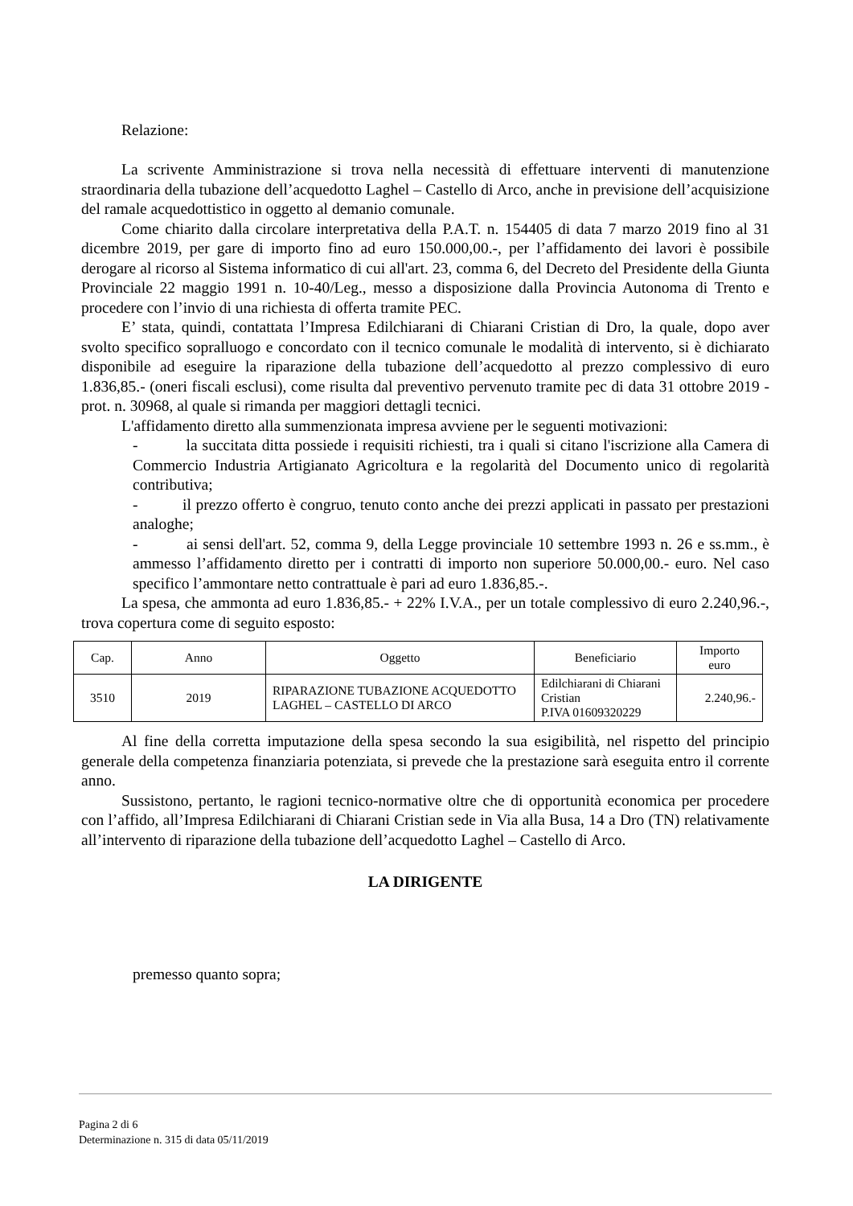Relazione:
La scrivente Amministrazione si trova nella necessità di effettuare interventi di manutenzione straordinaria della tubazione dell’acquedotto Laghel – Castello di Arco, anche in previsione dell’acquisizione del ramale acquedottistico in oggetto al demanio comunale.
Come chiarito dalla circolare interpretativa della P.A.T. n. 154405 di data 7 marzo 2019 fino al 31 dicembre 2019, per gare di importo fino ad euro 150.000,00.-, per l’affidamento dei lavori è possibile derogare al ricorso al Sistema informatico di cui all'art. 23, comma 6, del Decreto del Presidente della Giunta Provinciale 22 maggio 1991 n. 10-40/Leg., messo a disposizione dalla Provincia Autonoma di Trento e procedere con l’invio di una richiesta di offerta tramite PEC.
E’ stata, quindi, contattata l’Impresa Edilchiarani di Chiarani Cristian di Dro, la quale, dopo aver svolto specifico sopralluogo e concordato con il tecnico comunale le modalità di intervento, si è dichiarato disponibile ad eseguire la riparazione della tubazione dell’acquedotto al prezzo complessivo di euro 1.836,85.- (oneri fiscali esclusi), come risulta dal preventivo pervenuto tramite pec di data 31 ottobre 2019 - prot. n. 30968, al quale si rimanda per maggiori dettagli tecnici.
L'affidamento diretto alla summenzionata impresa avviene per le seguenti motivazioni:
- la succitata ditta possiede i requisiti richiesti, tra i quali si citano l'iscrizione alla Camera di Commercio Industria Artigianato Agricoltura e la regolarità del Documento unico di regolarità contributiva;
- il prezzo offerto è congruo, tenuto conto anche dei prezzi applicati in passato per prestazioni analoghe;
- ai sensi dell'art. 52, comma 9, della Legge provinciale 10 settembre 1993 n. 26 e ss.mm., è ammesso l’affidamento diretto per i contratti di importo non superiore 50.000,00.- euro. Nel caso specifico l’ammontare netto contrattuale è pari ad euro 1.836,85.-.
La spesa, che ammonta ad euro 1.836,85.- + 22% I.V.A., per un totale complessivo di euro 2.240,96.-, trova copertura come di seguito esposto:
| Cap. | Anno | Oggetto | Beneficiario | Importo euro |
| --- | --- | --- | --- | --- |
| 3510 | 2019 | RIPARAZIONE TUBAZIONE ACQUEDOTTO LAGHEL – CASTELLO DI ARCO | Edilchiarani di Chiarani Cristian P.IVA 01609320229 | 2.240,96.- |
Al fine della corretta imputazione della spesa secondo la sua esigibilità, nel rispetto del principio generale della competenza finanziaria potenziata, si prevede che la prestazione sarà eseguita entro il corrente anno.
Sussistono, pertanto, le ragioni tecnico-normative oltre che di opportunità economica per procedere con l’affido, all’Impresa Edilchiarani di Chiarani Cristian sede in Via alla Busa, 14 a Dro (TN) relativamente all’intervento di riparazione della tubazione dell’acquedotto Laghel – Castello di Arco.
LA DIRIGENTE
premesso quanto sopra;
Pagina 2 di 6
Determinazione n. 315 di data 05/11/2019